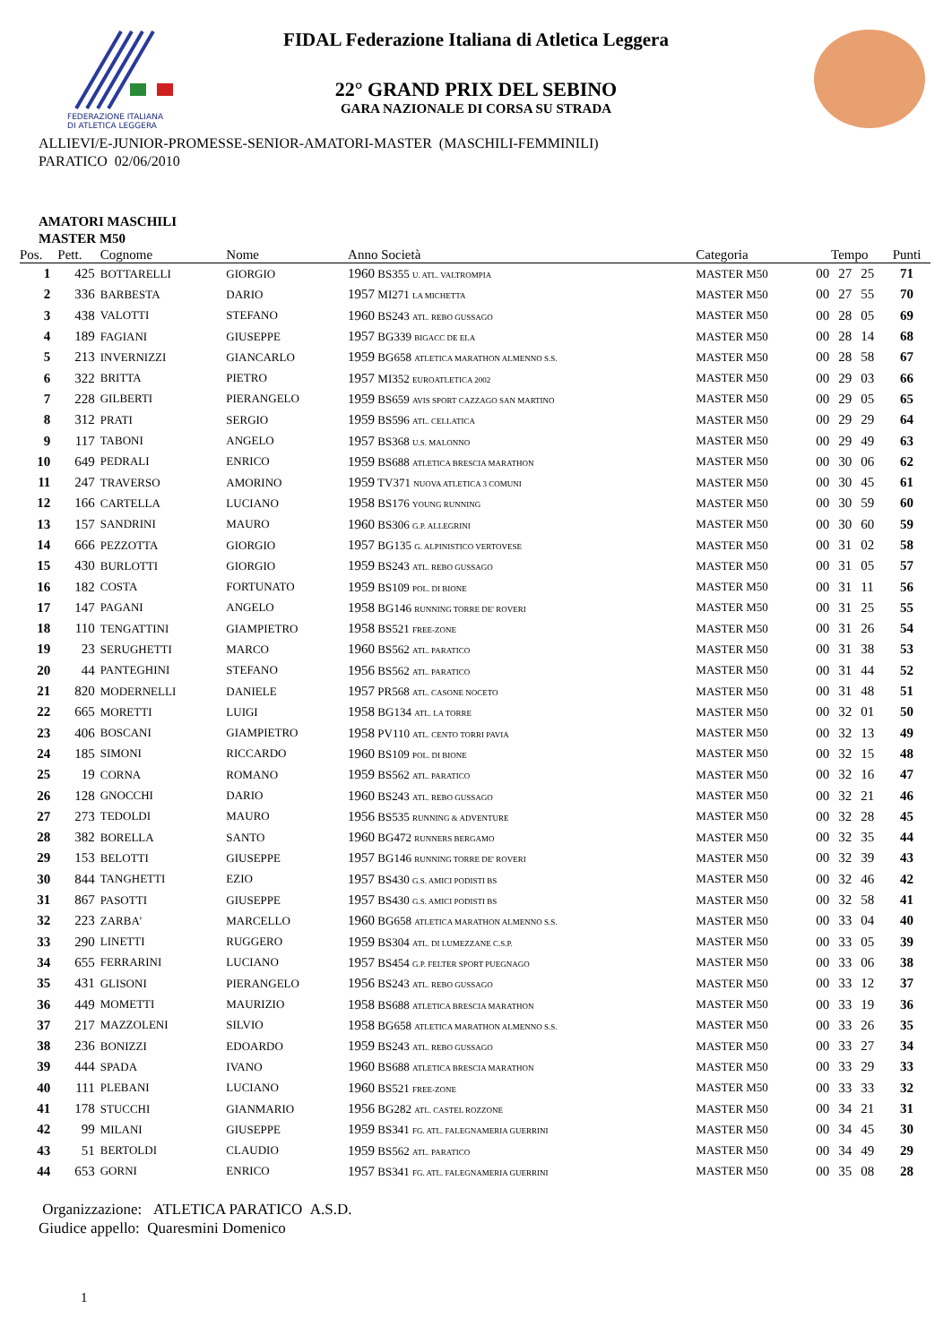FEDERAZIONE ITALIANA
DI ATLETICA LEGGERA
FIDAL Federazione Italiana di Atletica Leggera
22° GRAND PRIX DEL SEBINO
GARA NAZIONALE DI CORSA SU STRADA
ALLIEVI/E-JUNIOR-PROMESSE-SENIOR-AMATORI-MASTER (MASCHILI-FEMMINILI)
PARATICO 02/06/2010
AMATORI MASCHILI
MASTER M50
| Pos. | Pett. | Cognome | Nome | Anno Società | Categoria | Tempo | | | Punti |
| --- | --- | --- | --- | --- | --- | --- | --- | --- | --- |
| 1 | 425 | BOTTARELLI | GIORGIO | 1960 BS355 U. ATL. VALTROMPIA | MASTER M50 | 00 | 27 | 25 | 71 |
| 2 | 336 | BARBESTA | DARIO | 1957 MI271 LA MICHETTA | MASTER M50 | 00 | 27 | 55 | 70 |
| 3 | 438 | VALOTTI | STEFANO | 1960 BS243 ATL. REBO GUSSAGO | MASTER M50 | 00 | 28 | 05 | 69 |
| 4 | 189 | FAGIANI | GIUSEPPE | 1957 BG339 BIGACC DE ELA | MASTER M50 | 00 | 28 | 14 | 68 |
| 5 | 213 | INVERNIZZI | GIANCARLO | 1959 BG658 ATLETICA MARATHON ALMENNO S.S. | MASTER M50 | 00 | 28 | 58 | 67 |
| 6 | 322 | BRITTA | PIETRO | 1957 MI352 EUROATLETICA 2002 | MASTER M50 | 00 | 29 | 03 | 66 |
| 7 | 228 | GILBERTI | PIERANGELO | 1959 BS659 AVIS SPORT CAZZAGO SAN MARTINO | MASTER M50 | 00 | 29 | 05 | 65 |
| 8 | 312 | PRATI | SERGIO | 1959 BS596 ATL. CELLATICA | MASTER M50 | 00 | 29 | 29 | 64 |
| 9 | 117 | TABONI | ANGELO | 1957 BS368 U.S. MALONNO | MASTER M50 | 00 | 29 | 49 | 63 |
| 10 | 649 | PEDRALI | ENRICO | 1959 BS688 ATLETICA BRESCIA MARATHON | MASTER M50 | 00 | 30 | 06 | 62 |
| 11 | 247 | TRAVERSO | AMORINO | 1959 TV371 NUOVA ATLETICA 3 COMUNI | MASTER M50 | 00 | 30 | 45 | 61 |
| 12 | 166 | CARTELLA | LUCIANO | 1958 BS176 YOUNG RUNNING | MASTER M50 | 00 | 30 | 59 | 60 |
| 13 | 157 | SANDRINI | MAURO | 1960 BS306 G.P. ALLEGRINI | MASTER M50 | 00 | 30 | 60 | 59 |
| 14 | 666 | PEZZOTTA | GIORGIO | 1957 BG135 G. ALPINISTICO VERTOVESE | MASTER M50 | 00 | 31 | 02 | 58 |
| 15 | 430 | BURLOTTI | GIORGIO | 1959 BS243 ATL. REBO GUSSAGO | MASTER M50 | 00 | 31 | 05 | 57 |
| 16 | 182 | COSTA | FORTUNATO | 1959 BS109 POL. DI BIONE | MASTER M50 | 00 | 31 | 11 | 56 |
| 17 | 147 | PAGANI | ANGELO | 1958 BG146 RUNNING TORRE DE' ROVERI | MASTER M50 | 00 | 31 | 25 | 55 |
| 18 | 110 | TENGATTINI | GIAMPIETRO | 1958 BS521 FREE-ZONE | MASTER M50 | 00 | 31 | 26 | 54 |
| 19 | 23 | SERUGHETTI | MARCO | 1960 BS562 ATL. PARATICO | MASTER M50 | 00 | 31 | 38 | 53 |
| 20 | 44 | PANTEGHINI | STEFANO | 1956 BS562 ATL. PARATICO | MASTER M50 | 00 | 31 | 44 | 52 |
| 21 | 820 | MODERNELLI | DANIELE | 1957 PR568 ATL. CASONE NOCETO | MASTER M50 | 00 | 31 | 48 | 51 |
| 22 | 665 | MORETTI | LUIGI | 1958 BG134 ATL. LA TORRE | MASTER M50 | 00 | 32 | 01 | 50 |
| 23 | 406 | BOSCANI | GIAMPIETRO | 1958 PV110 ATL. CENTO TORRI PAVIA | MASTER M50 | 00 | 32 | 13 | 49 |
| 24 | 185 | SIMONI | RICCARDO | 1960 BS109 POL. DI BIONE | MASTER M50 | 00 | 32 | 15 | 48 |
| 25 | 19 | CORNA | ROMANO | 1959 BS562 ATL. PARATICO | MASTER M50 | 00 | 32 | 16 | 47 |
| 26 | 128 | GNOCCHI | DARIO | 1960 BS243 ATL. REBO GUSSAGO | MASTER M50 | 00 | 32 | 21 | 46 |
| 27 | 273 | TEDOLDI | MAURO | 1956 BS535 RUNNING & ADVENTURE | MASTER M50 | 00 | 32 | 28 | 45 |
| 28 | 382 | BORELLA | SANTO | 1960 BG472 RUNNERS BERGAMO | MASTER M50 | 00 | 32 | 35 | 44 |
| 29 | 153 | BELOTTI | GIUSEPPE | 1957 BG146 RUNNING TORRE DE' ROVERI | MASTER M50 | 00 | 32 | 39 | 43 |
| 30 | 844 | TANGHETTI | EZIO | 1957 BS430 G.S. AMICI PODISTI BS | MASTER M50 | 00 | 32 | 46 | 42 |
| 31 | 867 | PASOTTI | GIUSEPPE | 1957 BS430 G.S. AMICI PODISTI BS | MASTER M50 | 00 | 32 | 58 | 41 |
| 32 | 223 | ZARBA' | MARCELLO | 1960 BG658 ATLETICA MARATHON ALMENNO S.S. | MASTER M50 | 00 | 33 | 04 | 40 |
| 33 | 290 | LINETTI | RUGGERO | 1959 BS304 ATL. DI LUMEZZANE C.S.P. | MASTER M50 | 00 | 33 | 05 | 39 |
| 34 | 655 | FERRARINI | LUCIANO | 1957 BS454 G.P. FELTER SPORT PUEGNAGO | MASTER M50 | 00 | 33 | 06 | 38 |
| 35 | 431 | GLISONI | PIERANGELO | 1956 BS243 ATL. REBO GUSSAGO | MASTER M50 | 00 | 33 | 12 | 37 |
| 36 | 449 | MOMETTI | MAURIZIO | 1958 BS688 ATLETICA BRESCIA MARATHON | MASTER M50 | 00 | 33 | 19 | 36 |
| 37 | 217 | MAZZOLENI | SILVIO | 1958 BG658 ATLETICA MARATHON ALMENNO S.S. | MASTER M50 | 00 | 33 | 26 | 35 |
| 38 | 236 | BONIZZI | EDOARDO | 1959 BS243 ATL. REBO GUSSAGO | MASTER M50 | 00 | 33 | 27 | 34 |
| 39 | 444 | SPADA | IVANO | 1960 BS688 ATLETICA BRESCIA MARATHON | MASTER M50 | 00 | 33 | 29 | 33 |
| 40 | 111 | PLEBANI | LUCIANO | 1960 BS521 FREE-ZONE | MASTER M50 | 00 | 33 | 33 | 32 |
| 41 | 178 | STUCCHI | GIANMARIO | 1956 BG282 ATL. CASTEL ROZZONE | MASTER M50 | 00 | 34 | 21 | 31 |
| 42 | 99 | MILANI | GIUSEPPE | 1959 BS341 FG. ATL. FALEGNAMERIA GUERRINI | MASTER M50 | 00 | 34 | 45 | 30 |
| 43 | 51 | BERTOLDI | CLAUDIO | 1959 BS562 ATL. PARATICO | MASTER M50 | 00 | 34 | 49 | 29 |
| 44 | 653 | GORNI | ENRICO | 1957 BS341 FG. ATL. FALEGNAMERIA GUERRINI | MASTER M50 | 00 | 35 | 08 | 28 |
Organizzazione: ATLETICA PARATICO A.S.D.
Giudice appello: Quaresmini Domenico
1